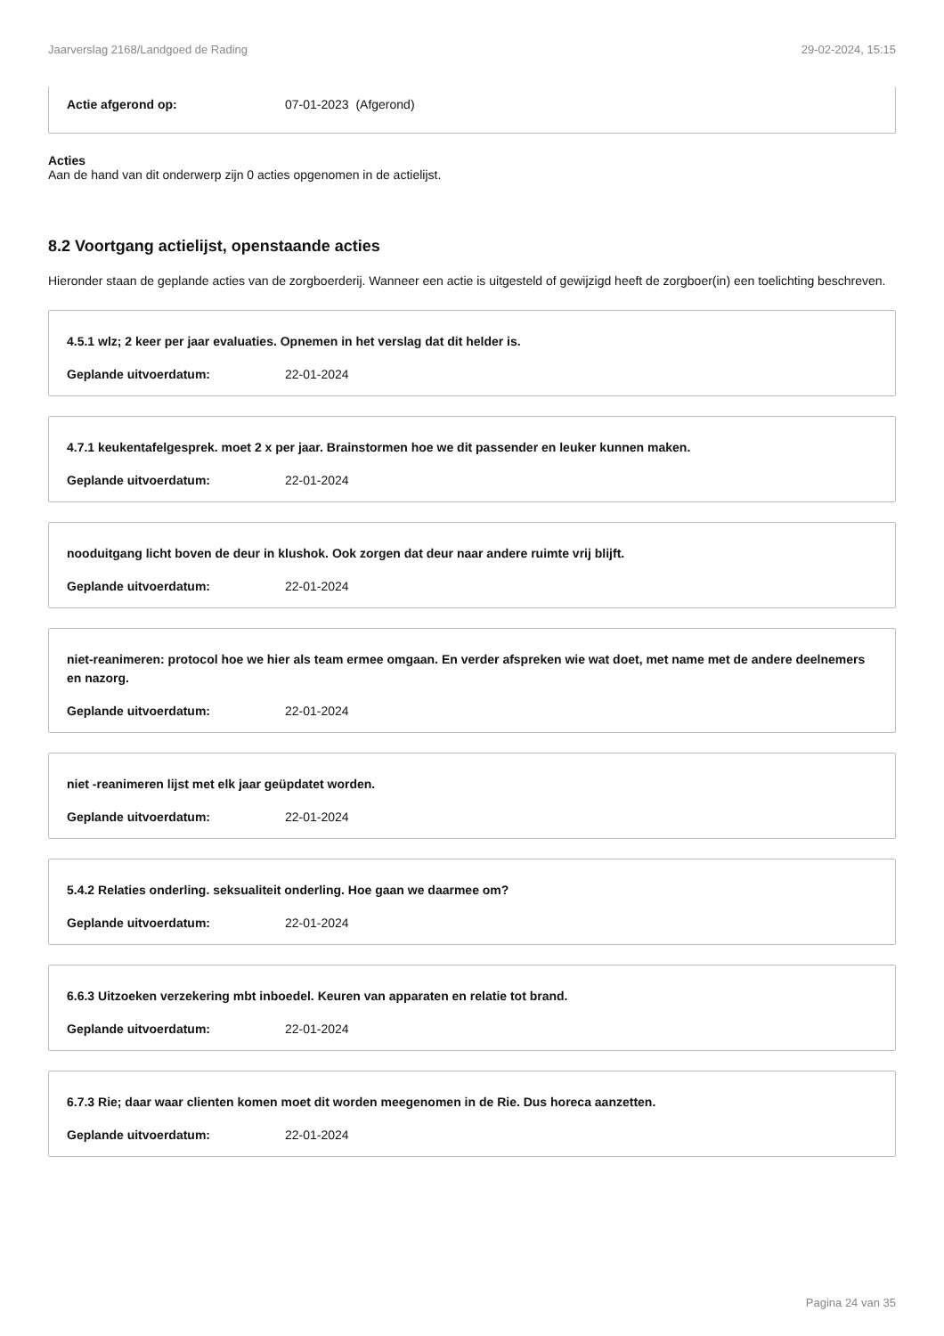Jaarverslag 2168/Landgoed de Rading 29-02-2024, 15:15
Actie afgerond op: 07-01-2023 (Afgerond)
Acties
Aan de hand van dit onderwerp zijn 0 acties opgenomen in de actielijst.
8.2 Voortgang actielijst, openstaande acties
Hieronder staan de geplande acties van de zorgboerderij. Wanneer een actie is uitgesteld of gewijzigd heeft de zorgboer(in) een toelichting beschreven.
4.5.1 wlz; 2 keer per jaar evaluaties. Opnemen in het verslag dat dit helder is.
Geplande uitvoerdatum: 22-01-2024
4.7.1 keukentafelgesprek. moet 2 x per jaar. Brainstormen hoe we dit passender en leuker kunnen maken.
Geplande uitvoerdatum: 22-01-2024
nooduitgang licht boven de deur in klushok. Ook zorgen dat deur naar andere ruimte vrij blijft.
Geplande uitvoerdatum: 22-01-2024
niet-reanimeren: protocol hoe we hier als team ermee omgaan. En verder afspreken wie wat doet, met name met de andere deelnemers en nazorg.
Geplande uitvoerdatum: 22-01-2024
niet -reanimeren lijst met elk jaar geüpdatet worden.
Geplande uitvoerdatum: 22-01-2024
5.4.2 Relaties onderling. seksualiteit onderling. Hoe gaan we daarmee om?
Geplande uitvoerdatum: 22-01-2024
6.6.3 Uitzoeken verzekering mbt inboedel. Keuren van apparaten en relatie tot brand.
Geplande uitvoerdatum: 22-01-2024
6.7.3 Rie; daar waar clienten komen moet dit worden meegenomen in de Rie. Dus horeca aanzetten.
Geplande uitvoerdatum: 22-01-2024
Pagina 24 van 35